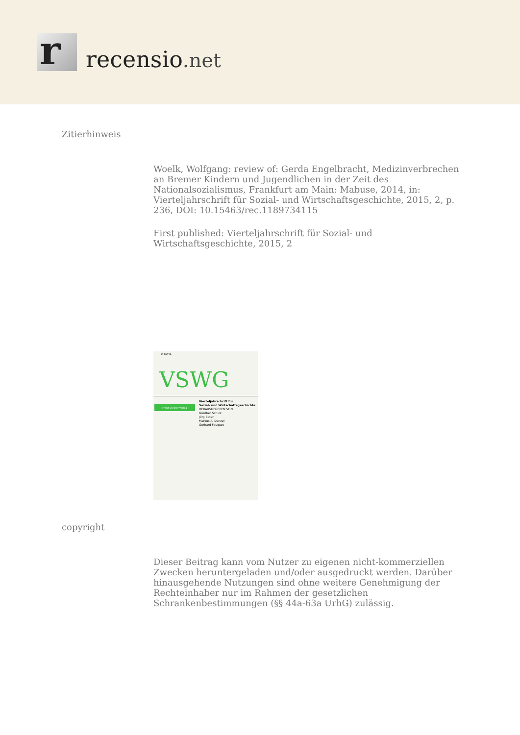r
recensio.net
Zitierhinweis
Woelk, Wolfgang: review of: Gerda Engelbracht, Medizinverbrechen an Bremer Kindern und Jugendlichen in der Zeit des Nationalsozialismus, Frankfurt am Main: Mabuse, 2014, in: Vierteljahrschrift für Sozial- und Wirtschaftsgeschichte, 2015, 2, p. 236, DOI: 10.15463/rec.1189734115
First published: Vierteljahrschrift für Sozial- und Wirtschaftsgeschichte, 2015, 2
E 20659
VSWG
Franz Steiner Verlag
Vierteljahrschrift für
Sozial- und Wirtschaftsgeschichte
HERAUSGEGEBEN VON
Günther Schulz
Jörg Baten
Markus A. Denzel
Gerhard Fouquet
copyright
Dieser Beitrag kann vom Nutzer zu eigenen nicht-kommerziellen Zwecken heruntergeladen und/oder ausgedruckt werden. Darüber hinausgehende Nutzungen sind ohne weitere Genehmigung der Rechteinhaber nur im Rahmen der gesetzlichen Schrankenbestimmungen (§§ 44a-63a UrhG) zulässig.